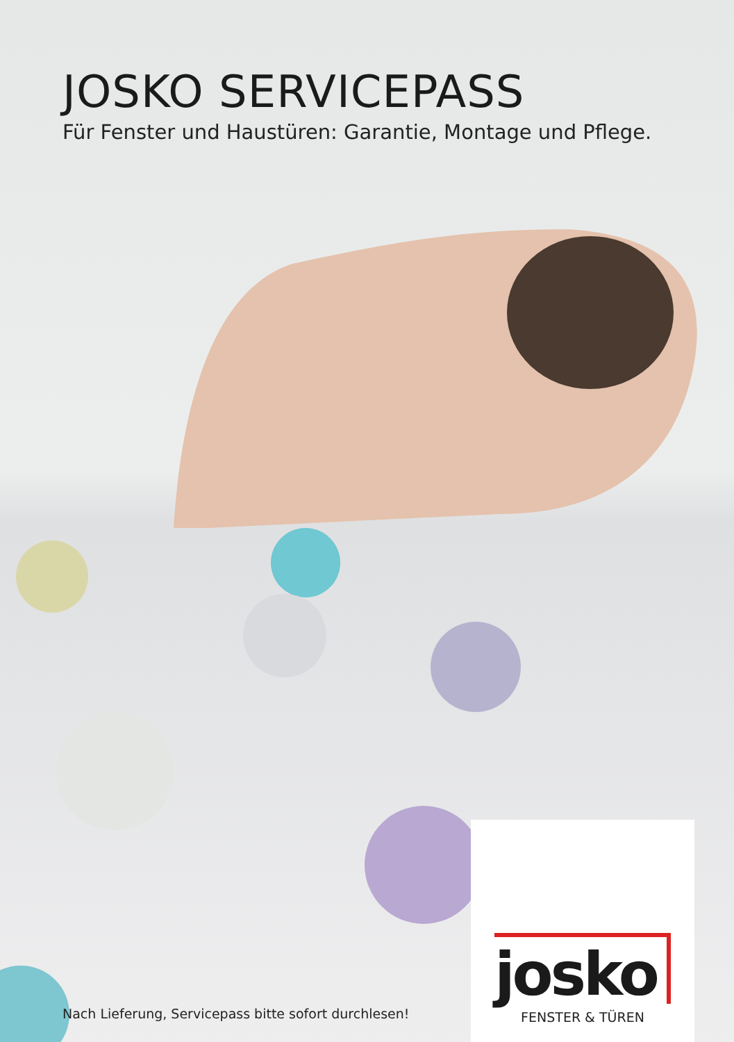JOSKO SERVICEPASS
Für Fenster und Haustüren: Garantie, Montage und Pflege.
Nach Lieferung, Servicepass bitte sofort durchlesen!
josko
FENSTER & TÜREN